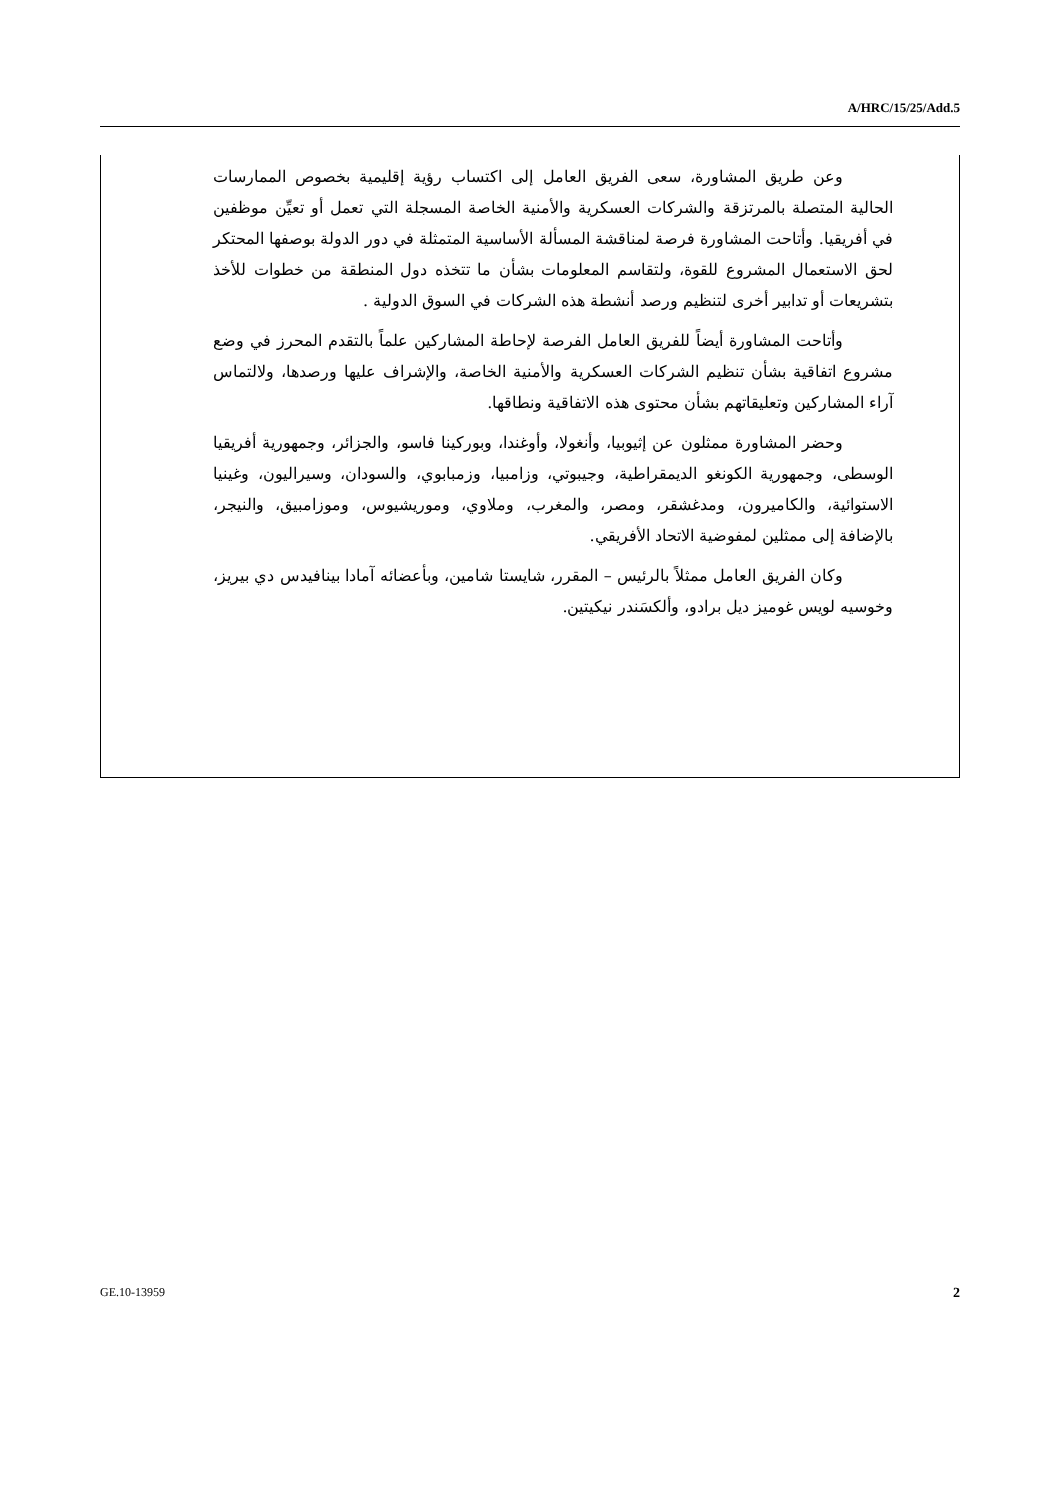A/HRC/15/25/Add.5
وعن طريق المشاورة، سعى الفريق العامل إلى اكتساب رؤية إقليمية بخصوص الممارسات الحالية المتصلة بالمرتزقة والشركات العسكرية والأمنية الخاصة المسجلة التي تعمل أو تعيِّن موظفين في أفريقيا. وأتاحت المشاورة فرصة لمناقشة المسألة الأساسية المتمثلة في دور الدولة بوصفها المحتكر لحق الاستعمال المشروع للقوة، ولتقاسم المعلومات بشأن ما تتخذه دول المنطقة من خطوات للأخذ بتشريعات أو تدابير أخرى لتنظيم ورصد أنشطة هذه الشركات في السوق الدولية .
وأتاحت المشاورة أيضاً للفريق العامل الفرصة لإحاطة المشاركين علماً بالتقدم المحرز في وضع مشروع اتفاقية بشأن تنظيم الشركات العسكرية والأمنية الخاصة، والإشراف عليها ورصدها، ولالتماس آراء المشاركين وتعليقاتهم بشأن محتوى هذه الاتفاقية ونطاقها.
وحضر المشاورة ممثلون عن إثيوبيا، وأنغولا، وأوغندا، وبوركينا فاسو، والجزائر، وجمهورية أفريقيا الوسطى، وجمهورية الكونغو الديمقراطية، وجيبوتي، وزامبيا، وزمبابوي، والسودان، وسيراليون، وغينيا الاستوائية، والكاميرون، ومدغشقر، ومصر، والمغرب، وملاوي، وموريشيوس، وموزامبيق، والنيجر، بالإضافة إلى ممثلين لمفوضية الاتحاد الأفريقي.
وكان الفريق العامل ممثلاً بالرئيس – المقرر، شايستا شامين، وبأعضائه آمادا بينافيدس دي بيريز، وخوسيه لويس غوميز ديل برادو، وألكسَندر نيكيتين.
GE.10-13959 2